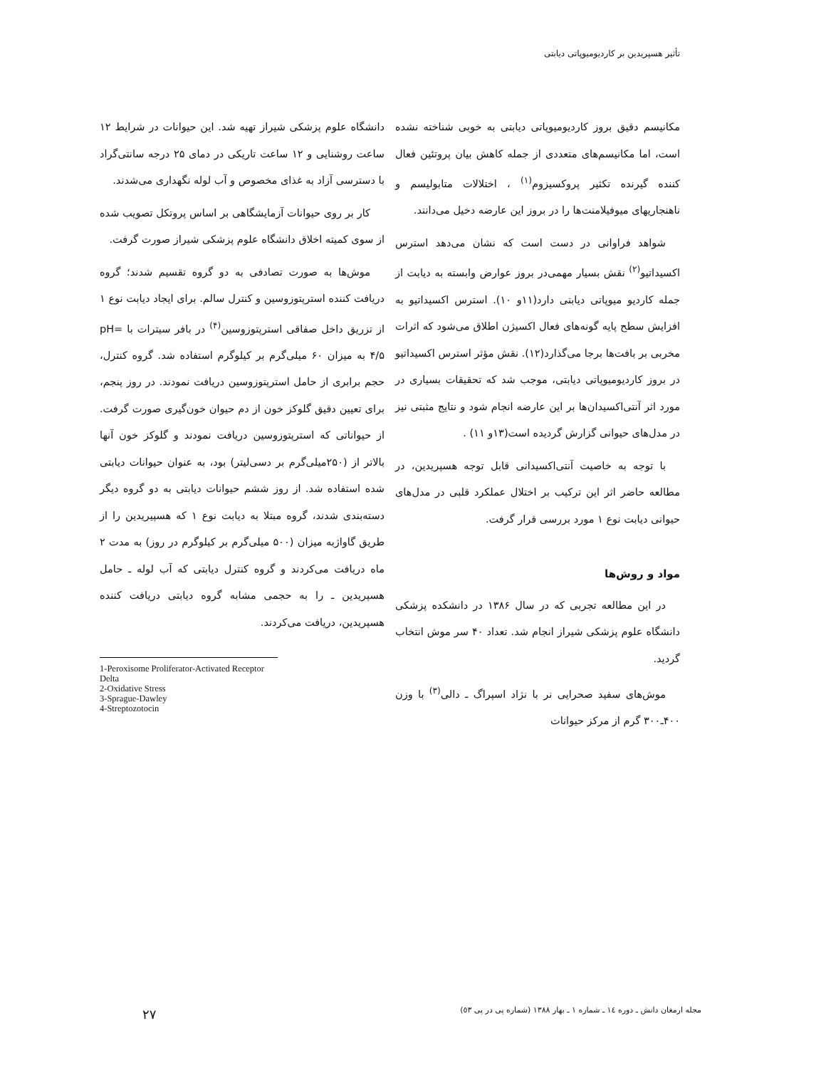تأثیر هسپریدین بر کاردیومیوپاتی دیابتی
مکانیسم دقیق بروز کاردیومیوپاتی دیابتی به خوبی شناخته نشده است، اما مکانیسم‌های متعددی از جمله کاهش بیان پروتئین فعال کننده گیرنده تکثیر پروکسیزوم<sup>(۱)</sup> ، اختلالات متابولیسم و ناهنجاریهای میوفیلامنت‌ها را در بروز این عارضه دخیل می‌دانند.
شواهد فراوانی در دست است که نشان می‌دهد استرس اکسیداتیو<sup>(۲)</sup> نقش بسیار مهمی‌در بروز عوارض وابسته به دیابت از جمله کاردیو میوپاتی دیابتی دارد(۱۱و ۱۰). استرس اکسیداتیو به افزایش سطح پایه گونه‌های فعال اکسیژن اطلاق می‌شود که اثرات مخربی بر بافت‌ها برجا می‌گذارد(۱۲). نقش مؤثر استرس اکسیداتیو در بروز کاردیومیوپاتی دیابتی، موجب شد که تحقیقات بسیاری در مورد اثر آنتی‌اکسیدان‌ها بر این عارضه انجام شود و نتایج مثبتی نیز در مدل‌های حیوانی گزارش گردیده است(۱۳و ۱۱) .
با توجه به خاصیت آنتی‌اکسیدانی قابل توجه هسپریدین، در مطالعه حاضر اثر این ترکیب بر اختلال عملکرد قلبی در مدل‌های حیوانی دیابت نوع ۱ مورد بررسی قرار گرفت.
مواد و روش‌ها
در این مطالعه تجربی که در سال ۱۳۸۶ در دانشکده پزشکی دانشگاه علوم پزشکی شیراز انجام شد. تعداد ۴۰ سر موش انتخاب گردید.
موش‌های سفید صحرایی نر با نژاد اسپراگ ـ دالی<sup>(۳)</sup> با وزن ۴۰۰ـ۳۰۰ گرم از مرکز حیوانات
دانشگاه علوم پزشکی شیراز تهیه شد. این حیوانات در شرایط ۱۲ ساعت روشنایی و ۱۲ ساعت تاریکی در دمای ۲۵ درجه سانتی‌گراد با دسترسی آزاد به غذای مخصوص و آب لوله نگهداری می‌شدند.
کار بر روی حیوانات آزمایشگاهی بر اساس پروتکل تصویب شده از سوی کمیته اخلاق دانشگاه علوم پزشکی شیراز صورت گرفت.
موش‌ها به صورت تصادفی به دو گروه تقسیم شدند؛ گروه دریافت کننده استرپتوزوسین و کنترل سالم. برای ایجاد دیابت نوع ۱ از تزریق داخل صفاقی استرپتوزوسین<sup>(۴)</sup> در بافر سیترات با pH= ۴/۵ به میزان ۶۰ میلی‌گرم بر کیلوگرم استفاده شد. گروه کنترل، حجم برابری از حامل استرپتوزوسین دریافت نمودند. در روز پنجم، برای تعیین دقیق گلوکز خون از دم حیوان خون‌گیری صورت گرفت. از حیواناتی که استرپتوزوسین دریافت نمودند و گلوکز خون آنها بالاتر از (۲۵۰میلی‌گرم بر دسی‌لیتر) بود، به عنوان حیوانات دیابتی شده استفاده شد. از روز ششم حیوانات دیابتی به دو گروه دیگر دسته‌بندی شدند، گروه مبتلا به دیابت نوع ۱ که هسپیریدین را از طریق گاواژبه میزان (۵۰۰ میلی‌گرم بر کیلوگرم در روز) به مدت ۲ ماه دریافت می‌کردند و گروه کنترل دیابتی که آب لوله ـ حامل هسپریدین ـ را به حجمی مشابه گروه دیابتی دریافت کننده هسپریدین، دریافت می‌کردند.
1-Peroxisome Proliferator-Activated Receptor Delta
2-Oxidative Stress
3-Sprague-Dawley
4-Streptozotocin
مجله ارمغان دانش ـ دوره ١٤ ـ شماره ١ ـ بهار ١٣٨٨ (شماره پی در پی ٥٣)
۲۷